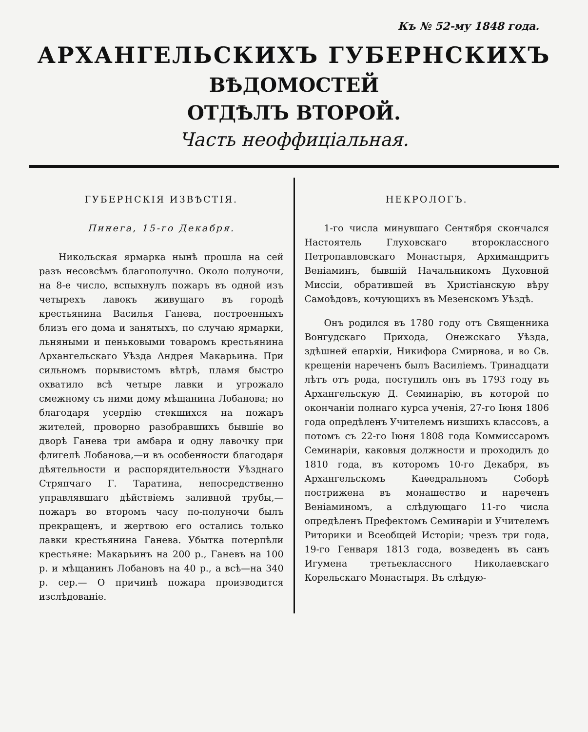Къ № 52-му 1848 года.
АРХАНГЕЛЬСКИХЪ ГУБЕРНСКИХЪ
ВѢДОМОСТЕЙ
ОТДѢЛЪ ВТОРОЙ.
Часть неоффиціальная.
ГУБЕРНСКІЯ ИЗВѢСТІЯ.
Пинега, 15-го Декабря.
Никольская ярмарка нынѣ прошла на сей разъ несовсѣмъ благополучно. Около полуночи, на 8-е число, вспыхнулъ пожаръ въ одной изъ четырехъ лавокъ живущаго въ городѣ крестьянина Василья Ганева, построенныхъ близъ его дома и занятыхъ, по случаю ярмарки, льняными и пеньковыми товаромъ крестьянина Архангельскаго Уѣзда Андрея Макарьина. При сильномъ порывистомъ вѣтрѣ, пламя быстро охватило всѣ четыре лавки и угрожало смежному съ ними дому мѣщанина Лобанова; но благодаря усердію стекшихся на пожаръ жителей, проворно разобравшихъ бывшіе во дворѣ Ганева три амбара и одну лавочку при флигелѣ Лобанова,—и въ особенности благодаря дѣятельности и распорядительности Уѣзднаго Стряпчаго Г. Таратина, непосредственно управлявшаго дѣйствіемъ заливной трубы,—пожаръ во второмъ часу по-полуночи былъ прекращенъ, и жертвою его остались только лавки крестьянина Ганева. Убытка потерпѣли крестьяне: Макарьинъ на 200 р., Ганевъ на 100 р. и мѣщанинъ Лобановъ на 40 р., а всѣ—на 340 р. сер.— О причинѣ пожара производится изслѣдованіе.
НЕКРОЛОГЪ.
1-го числа минувшаго Сентября скончался Настоятель Глуховскаго второклассного Петропавловскаго Монастыря, Архимандритъ Веніаминъ, бывшій Начальникомъ Духовной Миссіи, обратившей въ Христіанскую вѣру Самоѣдовъ, кочующихъ въ Мезенскомъ Уѣздѣ.
Онъ родился въ 1780 году отъ Священника Вонгудскаго Прихода, Онежскаго Уѣзда, здѣшней епархіи, Никифора Смирнова, и во Св. крещеніи нареченъ былъ Василіемъ. Тринадцати лѣтъ отъ рода, поступилъ онъ въ 1793 году въ Архангельскую Д. Семинарію, въ которой по окончаніи полнаго курса ученія, 27-го Іюня 1806 года опредѣленъ Учителемъ низшихъ классовъ, а потомъ съ 22-го Іюня 1808 года Коммиссаромъ Семинаріи, каковыя должности и проходилъ до 1810 года, въ которомъ 10-го Декабря, въ Архангельскомъ Каѳедральномъ Соборѣ пострижена въ монашество и нареченъ Веніаминомъ, а слѣдующаго 11-го числа опредѣленъ Префектомъ Семинаріи и Учителемъ Риторики и Всеобщей Исторіи; чрезъ три года, 19-го Генваря 1813 года, возведенъ въ санъ Игумена третьеклассного Николаевскаго Корельскаго Монастыря. Въ слѣдую-